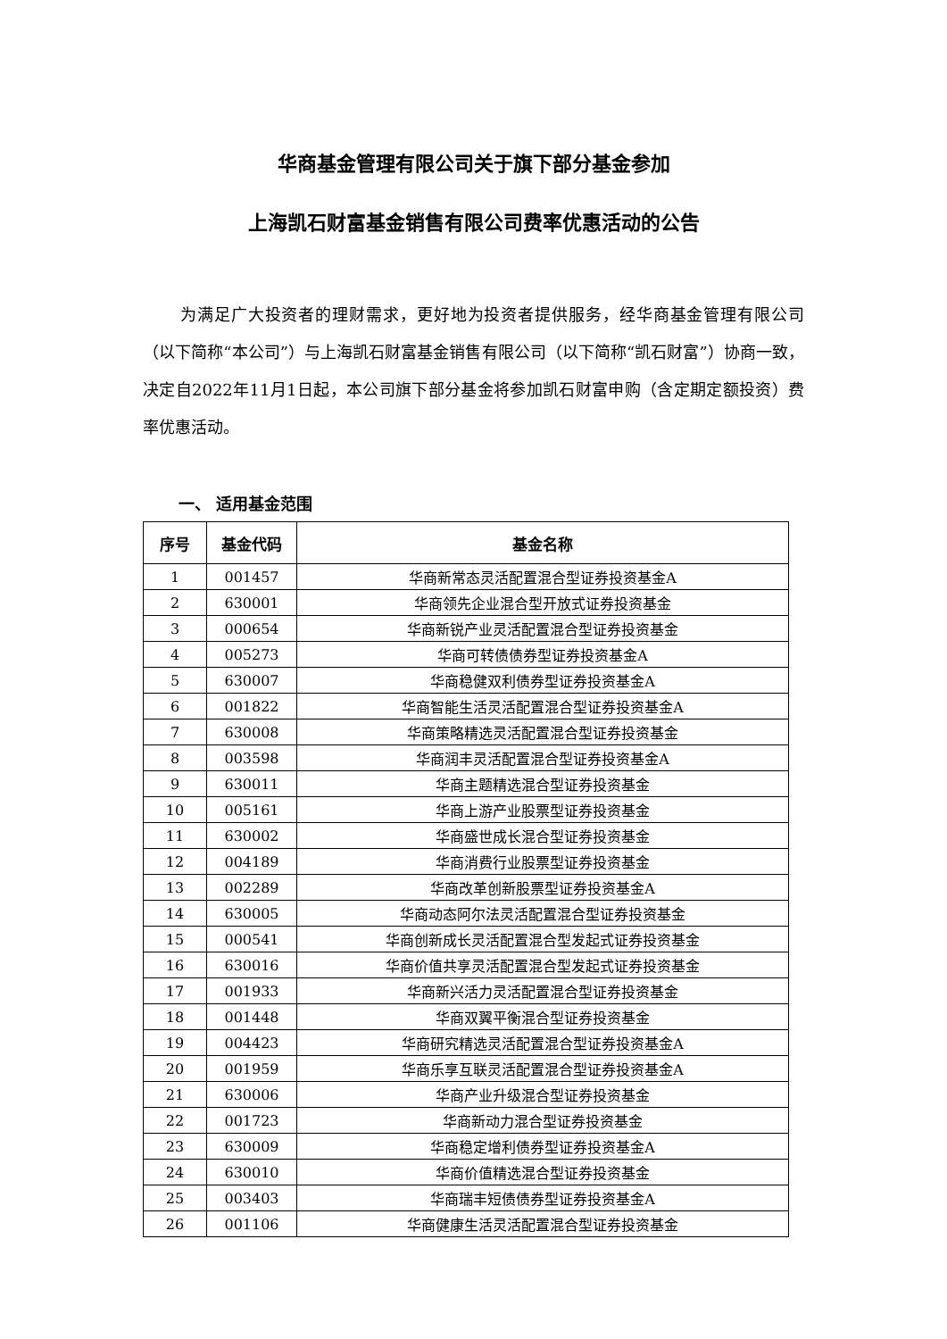华商基金管理有限公司关于旗下部分基金参加
上海凯石财富基金销售有限公司费率优惠活动的公告
为满足广大投资者的理财需求，更好地为投资者提供服务，经华商基金管理有限公司（以下简称“本公司”）与上海凯石财富基金销售有限公司（以下简称“凯石财富”）协商一致，决定自2022年11月1日起，本公司旗下部分基金将参加凯石财富申购（含定期定额投资）费率优惠活动。
一、 适用基金范围
| 序号 | 基金代码 | 基金名称 |
| --- | --- | --- |
| 1 | 001457 | 华商新常态灵活配置混合型证券投资基金A |
| 2 | 630001 | 华商领先企业混合型开放式证券投资基金 |
| 3 | 000654 | 华商新锐产业灵活配置混合型证券投资基金 |
| 4 | 005273 | 华商可转债债券型证券投资基金A |
| 5 | 630007 | 华商稳健双利债券型证券投资基金A |
| 6 | 001822 | 华商智能生活灵活配置混合型证券投资基金A |
| 7 | 630008 | 华商策略精选灵活配置混合型证券投资基金 |
| 8 | 003598 | 华商润丰灵活配置混合型证券投资基金A |
| 9 | 630011 | 华商主题精选混合型证券投资基金 |
| 10 | 005161 | 华商上游产业股票型证券投资基金 |
| 11 | 630002 | 华商盛世成长混合型证券投资基金 |
| 12 | 004189 | 华商消费行业股票型证券投资基金 |
| 13 | 002289 | 华商改革创新股票型证券投资基金A |
| 14 | 630005 | 华商动态阿尔法灵活配置混合型证券投资基金 |
| 15 | 000541 | 华商创新成长灵活配置混合型发起式证券投资基金 |
| 16 | 630016 | 华商价值共享灵活配置混合型发起式证券投资基金 |
| 17 | 001933 | 华商新兴活力灵活配置混合型证券投资基金 |
| 18 | 001448 | 华商双翼平衡混合型证券投资基金 |
| 19 | 004423 | 华商研究精选灵活配置混合型证券投资基金A |
| 20 | 001959 | 华商乐享互联灵活配置混合型证券投资基金A |
| 21 | 630006 | 华商产业升级混合型证券投资基金 |
| 22 | 001723 | 华商新动力混合型证券投资基金 |
| 23 | 630009 | 华商稳定增利债券型证券投资基金A |
| 24 | 630010 | 华商价值精选混合型证券投资基金 |
| 25 | 003403 | 华商瑞丰短债债券型证券投资基金A |
| 26 | 001106 | 华商健康生活灵活配置混合型证券投资基金 |